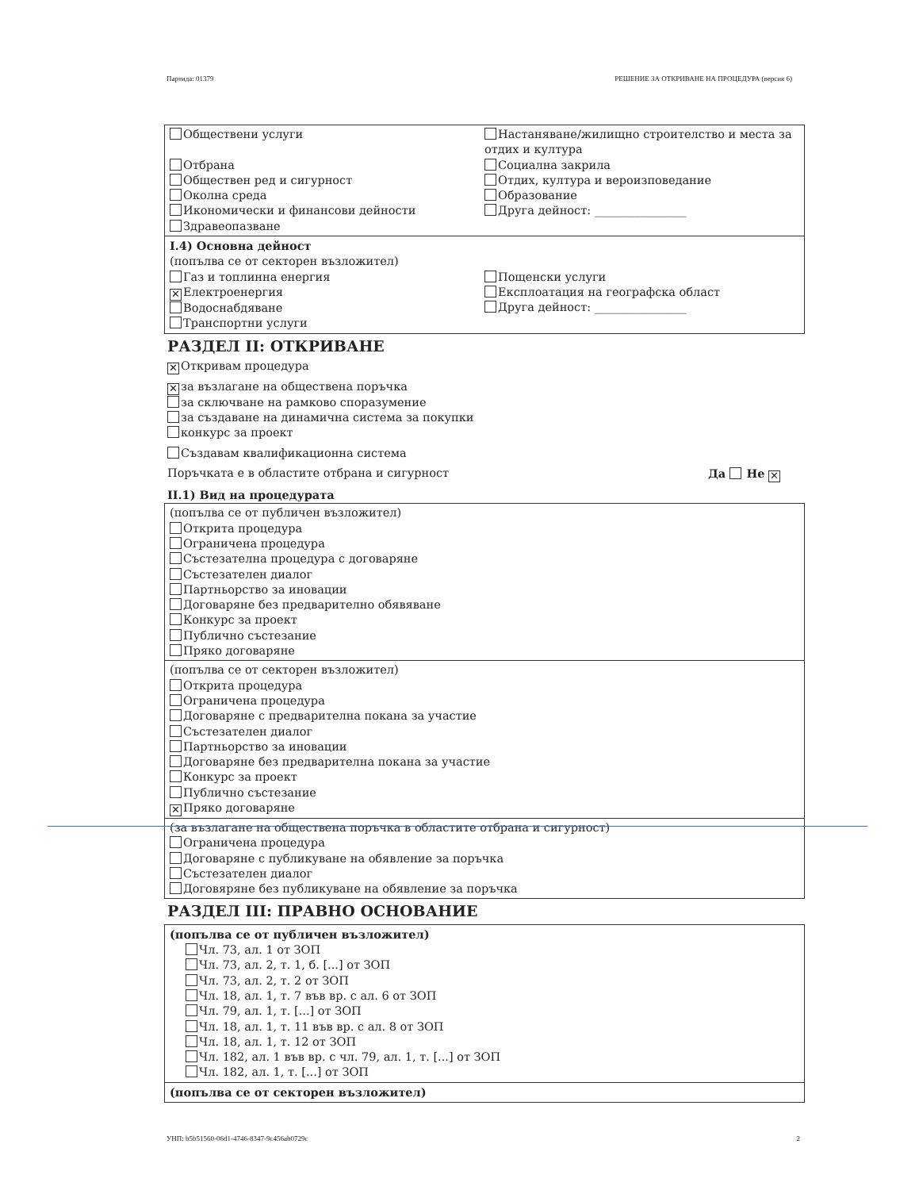Партида: 01379 РЕШЕНИЕ ЗА ОТКРИВАНЕ НА ПРОЦЕДУРА (версия 6)
Обществени услуги
Отбрана
Обществен ред и сигурност
Околна среда
Икономически и финансови дейности
Здравеопазване
Настаняване/жилищно строителство и места за отдих и култура
Социална закрила
Отдих, култура и вероизповедание
Образование
Друга дейност: ________________
I.4) Основна дейност
(попълва се от секторен възложител)
Газ и топлинна енергия
✕ Електроенергия
Водоснабдяване
Транспортни услуги
Пощенски услуги
Експлоатация на географска област
Друга дейност: ________________
РАЗДЕЛ II: ОТКРИВАНЕ
✕ Откривам процедура
✕ за възлагане на обществена поръчка
за сключване на рамково споразумение
за създаване на динамична система за покупки
конкурс за проект
Създавам квалификационна система
Поръчката е в областите отбрана и сигурност Да Не ✕
II.1) Вид на процедурата
(попълва се от публичен възложител)
Открита процедура
Ограничена процедура
Състезателна процедура с договаряне
Състезателен диалог
Партньорство за иновации
Договаряне без предварително обявяване
Конкурс за проект
Публично състезание
Пряко договаряне
(попълва се от секторен възложител)
Открита процедура
Ограничена процедура
Договаряне с предварителна покана за участие
Състезателен диалог
Партньорство за иновации
Договаряне без предварителна покана за участие
Конкурс за проект
Публично състезание
✕ Пряко договаряне
(за възлагане на обществена поръчка в областите отбрана и сигурност)
Ограничена процедура
Договаряне с публикуване на обявление за поръчка
Състезателен диалог
Договяряне без публикуване на обявление за поръчка
РАЗДЕЛ III: ПРАВНО ОСНОВАНИЕ
(попълва се от публичен възложител)
Чл. 73, ал. 1 от ЗОП
Чл. 73, ал. 2, т. 1, б. [...] от ЗОП
Чл. 73, ал. 2, т. 2 от ЗОП
Чл. 18, ал. 1, т. 7 във вр. с ал. 6 от ЗОП
Чл. 79, ал. 1, т. [...] от ЗОП
Чл. 18, ал. 1, т. 11 във вр. с ал. 8 от ЗОП
Чл. 18, ал. 1, т. 12 от ЗОП
Чл. 182, ал. 1 във вр. с чл. 79, ал. 1, т. [...] от ЗОП
Чл. 182, ал. 1, т. [...] от ЗОП
(попълва се от секторен възложител)
УНП: b5b51560-06d1-4746-8347-9c456ab0729c 2